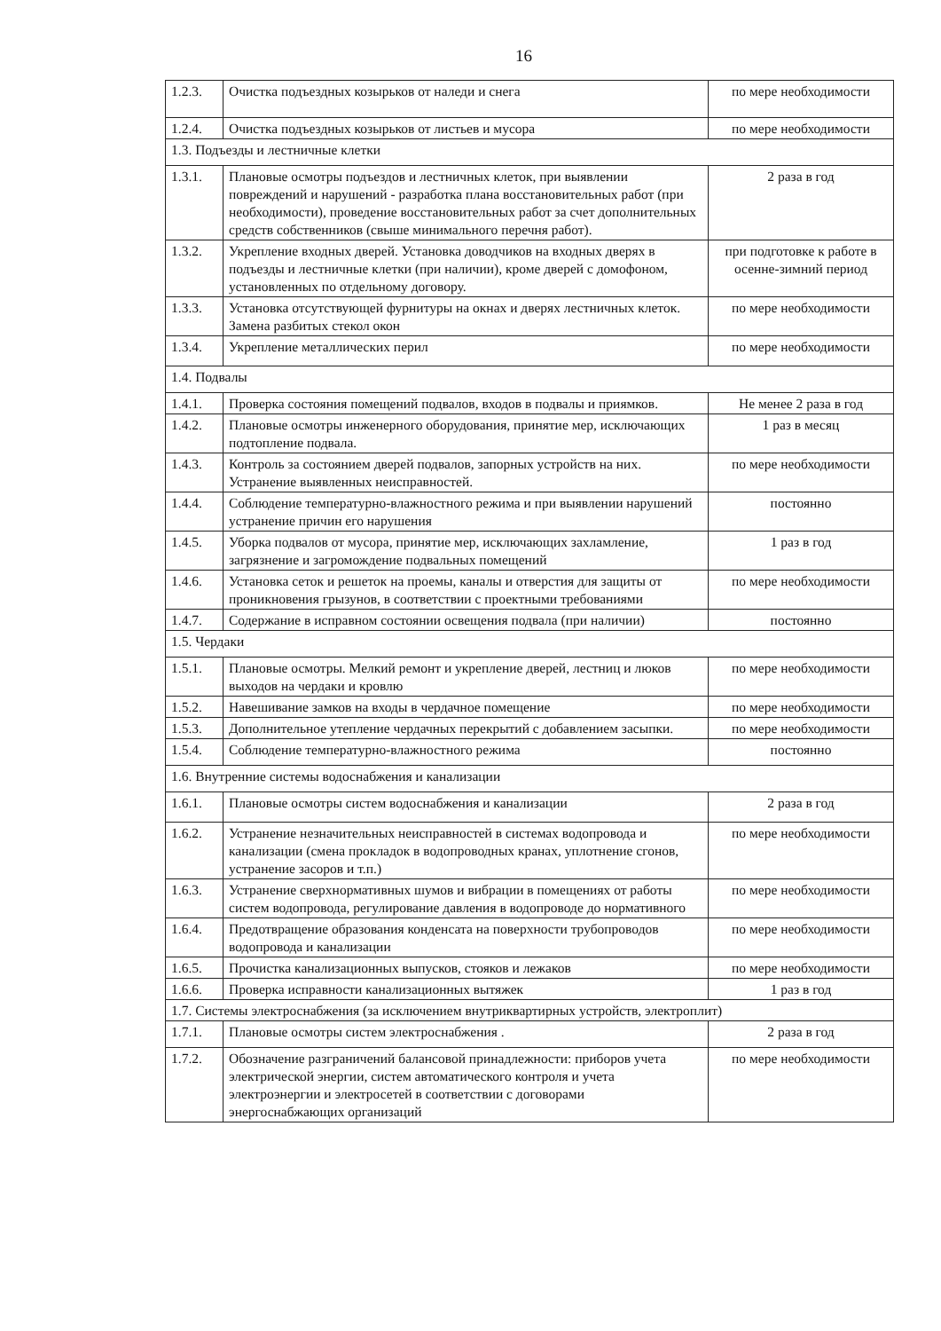16
| 1.2.3. | Очистка подъездных козырьков от наледи и снега | по мере необходимости |
| 1.2.4. | Очистка подъездных козырьков от листьев и мусора | по мере необходимости |
| 1.3. Подъезды и лестничные клетки | | |
| 1.3.1. | Плановые осмотры подъездов и лестничных клеток, при выявлении повреждений и нарушений - разработка плана восстановительных работ (при необходимости), проведение восстановительных работ за счет дополнительных средств собственников (свыше минимального перечня работ). | 2 раза в год |
| 1.3.2. | Укрепление входных дверей. Установка доводчиков на входных дверях в подъезды и лестничные клетки (при наличии), кроме дверей с домофоном, установленных по отдельному договору. | при подготовке к работе в осенне-зимний период |
| 1.3.3. | Установка отсутствующей фурнитуры на окнах и дверях лестничных клеток. Замена разбитых стекол окон | по мере необходимости |
| 1.3.4. | Укрепление металлических перил | по мере необходимости |
| 1.4. Подвалы | | |
| 1.4.1. | Проверка состояния помещений подвалов, входов в подвалы и приямков. | Не менее 2 раза в год |
| 1.4.2. | Плановые осмотры инженерного оборудования, принятие мер, исключающих подтопление подвала. | 1 раз в месяц |
| 1.4.3. | Контроль за состоянием дверей подвалов, запорных устройств на них. Устранение выявленных неисправностей. | по мере необходимости |
| 1.4.4. | Соблюдение температурно-влажностного режима и при выявлении нарушений устранение причин его нарушения | постоянно |
| 1.4.5. | Уборка подвалов от мусора, принятие мер, исключающих захламление, загрязнение и загромождение подвальных помещений | 1 раз в год |
| 1.4.6. | Установка сеток и решеток на проемы, каналы и отверстия для защиты от проникновения грызунов, в соответствии с проектными требованиями | по мере необходимости |
| 1.4.7. | Содержание в исправном состоянии освещения подвала (при наличии) | постоянно |
| 1.5. Чердаки | | |
| 1.5.1. | Плановые осмотры. Мелкий ремонт и укрепление дверей, лестниц и люков выходов на чердаки и кровлю | по мере необходимости |
| 1.5.2. | Навешивание замков на входы в чердачное помещение | по мере необходимости |
| 1.5.3. | Дополнительное утепление чердачных перекрытий с добавлением засыпки. | по мере необходимости |
| 1.5.4. | Соблюдение температурно-влажностного режима | постоянно |
| 1.6. Внутренние системы водоснабжения и канализации | | |
| 1.6.1. | Плановые осмотры систем водоснабжения и канализации | 2 раза в год |
| 1.6.2. | Устранение незначительных неисправностей в системах водопровода и канализации (смена прокладок в водопроводных кранах, уплотнение сгонов, устранение засоров и т.п.) | по мере необходимости |
| 1.6.3. | Устранение сверхнормативных шумов и вибрации в помещениях от работы систем водопровода, регулирование давления в водопроводе до нормативного | по мере необходимости |
| 1.6.4. | Предотвращение образования конденсата на поверхности трубопроводов водопровода и канализации | по мере необходимости |
| 1.6.5. | Прочистка канализационных выпусков, стояков и лежаков | по мере необходимости |
| 1.6.6. | Проверка исправности канализационных вытяжек | 1 раз в год |
| 1.7. Системы электроснабжения (за исключением внутриквартирных устройств, электроплит) | | |
| 1.7.1. | Плановые осмотры систем электроснабжения . | 2 раза в год |
| 1.7.2. | Обозначение разграничений балансовой принадлежности: приборов учета электрической энергии, систем автоматического контроля и учета электроэнергии и электросетей в соответствии с договорами энергоснабжающих организаций | по мере необходимости |